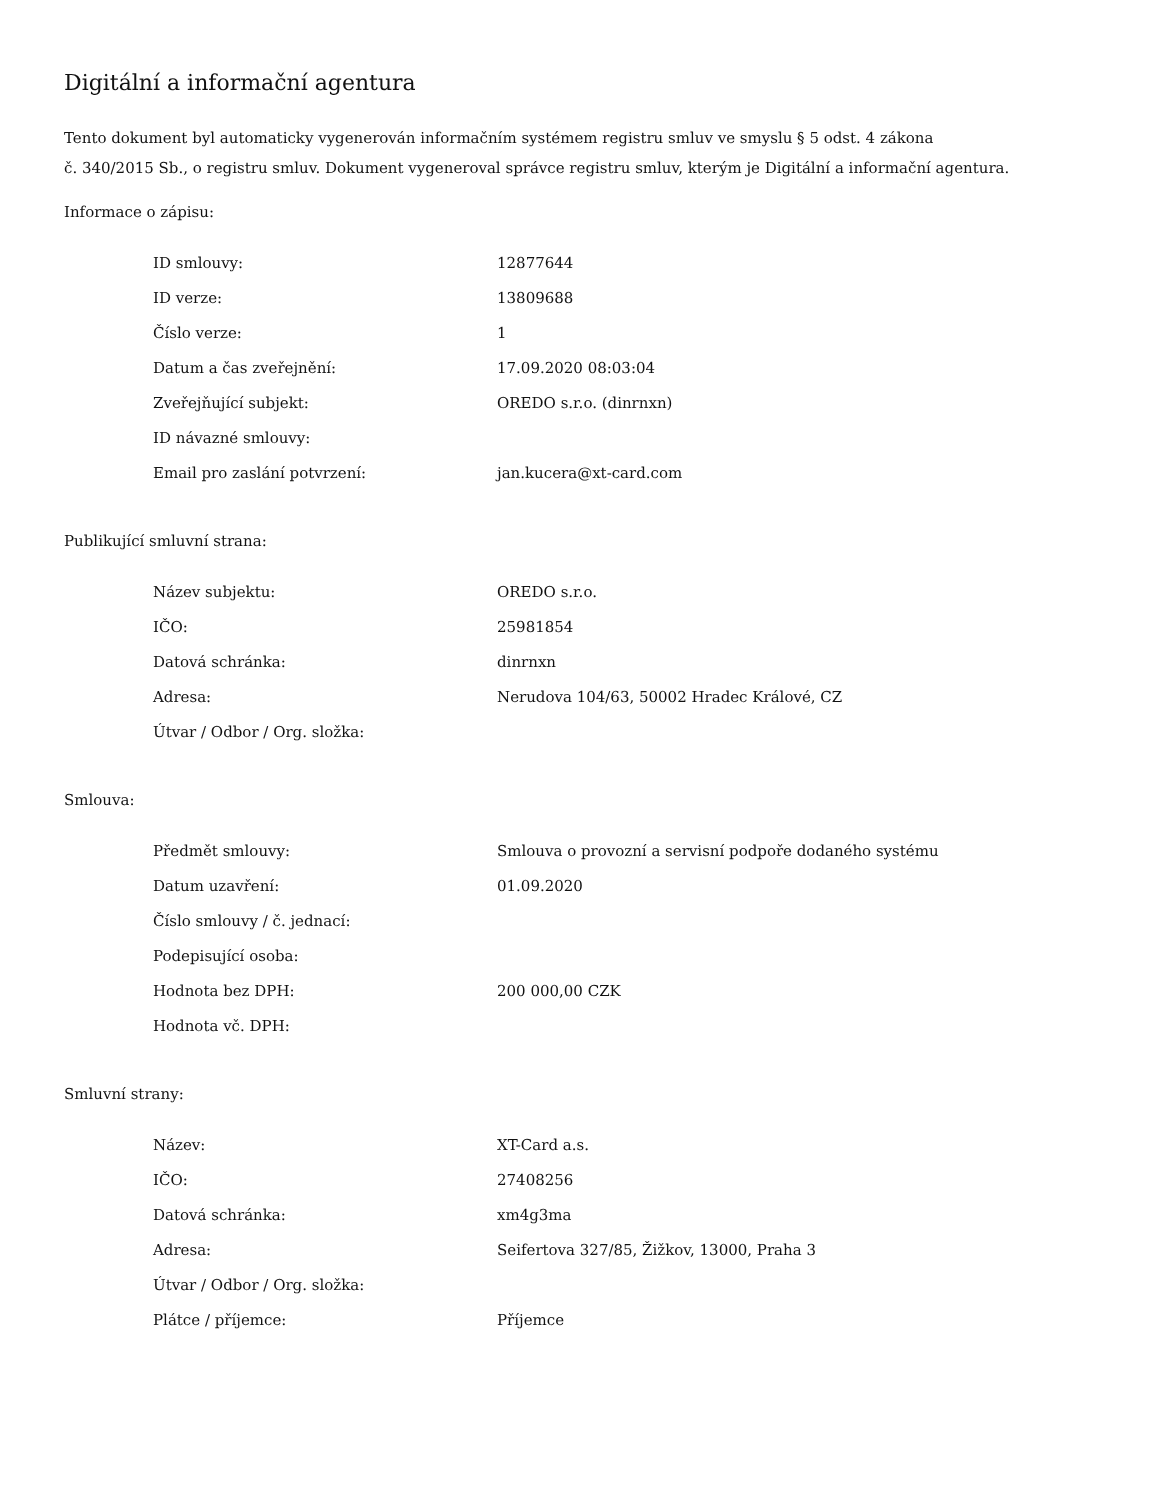Digitální a informační agentura
Tento dokument byl automaticky vygenerován informačním systémem registru smluv ve smyslu § 5 odst. 4 zákona
č. 340/2015 Sb., o registru smluv. Dokument vygeneroval správce registru smluv, kterým je Digitální a informační agentura.
Informace o zápisu:
| ID smlouvy: | 12877644 |
| ID verze: | 13809688 |
| Číslo verze: | 1 |
| Datum a čas zveřejnění: | 17.09.2020 08:03:04 |
| Zveřejňující subjekt: | OREDO s.r.o. (dinrnxn) |
| ID návazné smlouvy: | |
| Email pro zaslání potvrzení: | jan.kucera@xt-card.com |
Publikující smluvní strana:
| Název subjektu: | OREDO s.r.o. |
| IČO: | 25981854 |
| Datová schránka: | dinrnxn |
| Adresa: | Nerudova 104/63, 50002 Hradec Králové, CZ |
| Útvar / Odbor / Org. složka: | |
Smlouva:
| Předmět smlouvy: | Smlouva o provozní a servisní podpoře dodaného systému |
| Datum uzavření: | 01.09.2020 |
| Číslo smlouvy / č. jednací: | |
| Podepisující osoba: | |
| Hodnota bez DPH: | 200 000,00 CZK |
| Hodnota vč. DPH: | |
Smluvní strany:
| Název: | XT-Card a.s. |
| IČO: | 27408256 |
| Datová schránka: | xm4g3ma |
| Adresa: | Seifertova 327/85, Žižkov, 13000, Praha 3 |
| Útvar / Odbor / Org. složka: | |
| Plátce / příjemce: | Příjemce |